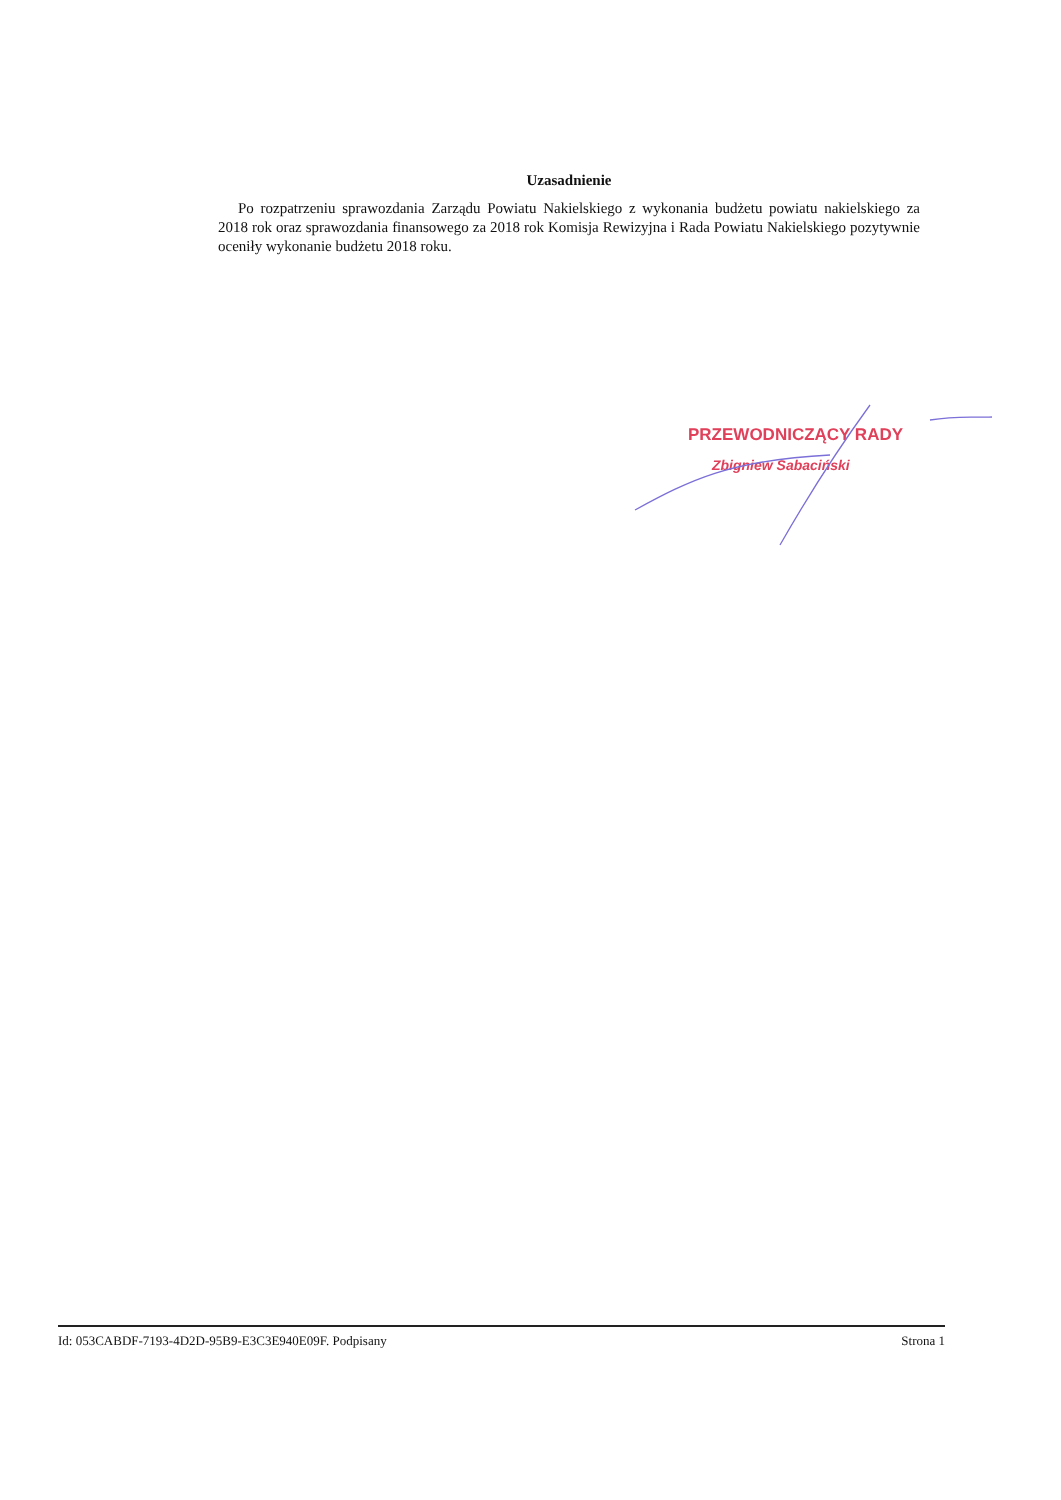Uzasadnienie
Po rozpatrzeniu sprawozdania Zarządu Powiatu Nakielskiego z wykonania budżetu powiatu nakielskiego za 2018 rok oraz sprawozdania finansowego za 2018 rok Komisja Rewizyjna i Rada Powiatu Nakielskiego pozytywnie oceniły wykonanie budżetu 2018 roku.
PRZEWODNICZĄCY RADY
Zbigniew Sabaciński
Id: 053CABDF-7193-4D2D-95B9-E3C3E940E09F. Podpisany Strona 1